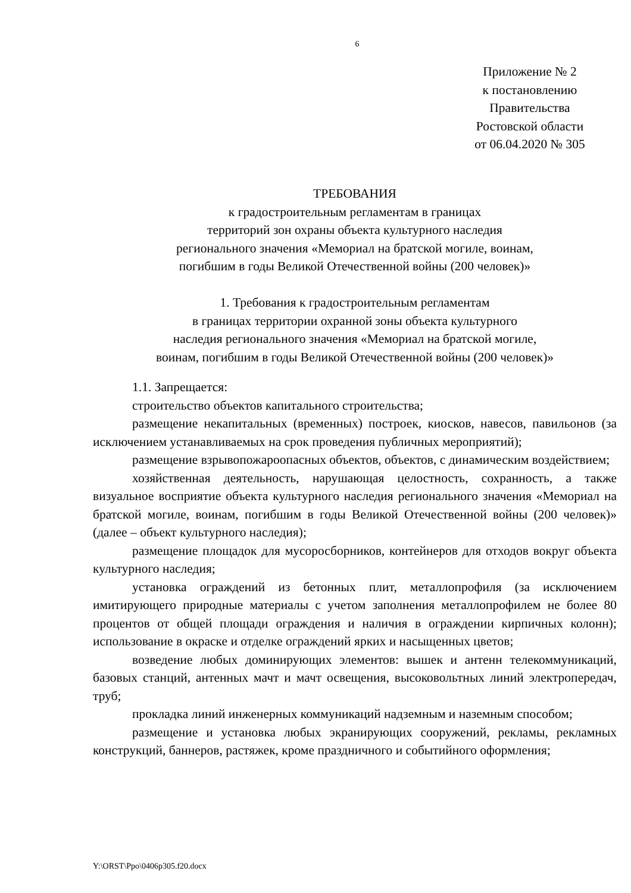6
Приложение № 2
к постановлению
Правительства
Ростовской области
от 06.04.2020 № 305
ТРЕБОВАНИЯ
к градостроительным регламентам в границах
территорий зон охраны объекта культурного наследия
регионального значения «Мемориал на братской могиле, воинам,
погибшим в годы Великой Отечественной войны (200 человек)»
1. Требования к градостроительным регламентам
в границах территории охранной зоны объекта культурного
наследия регионального значения «Мемориал на братской могиле,
воинам, погибшим в годы Великой Отечественной войны (200 человек)»
1.1. Запрещается:
строительство объектов капитального строительства;
размещение некапитальных (временных) построек, киосков, навесов, павильонов (за исключением устанавливаемых на срок проведения публичных мероприятий);
размещение взрывопожароопасных объектов, объектов, с динамическим воздействием;
хозяйственная деятельность, нарушающая целостность, сохранность, а также визуальное восприятие объекта культурного наследия регионального значения «Мемориал на братской могиле, воинам, погибшим в годы Великой Отечественной войны (200 человек)» (далее – объект культурного наследия);
размещение площадок для мусоросборников, контейнеров для отходов вокруг объекта культурного наследия;
установка ограждений из бетонных плит, металлопрофиля (за исключением имитирующего природные материалы с учетом заполнения металлопрофилем не более 80 процентов от общей площади ограждения и наличия в ограждении кирпичных колонн); использование в окраске и отделке ограждений ярких и насыщенных цветов;
возведение любых доминирующих элементов: вышек и антенн телекоммуникаций, базовых станций, антенных мачт и мачт освещения, высоковольтных линий электропередач, труб;
прокладка линий инженерных коммуникаций надземным и наземным способом;
размещение и установка любых экранирующих сооружений, рекламы, рекламных конструкций, баннеров, растяжек, кроме праздничного и событийного оформления;
Y:\ORST\Ppo\0406p305.f20.docx